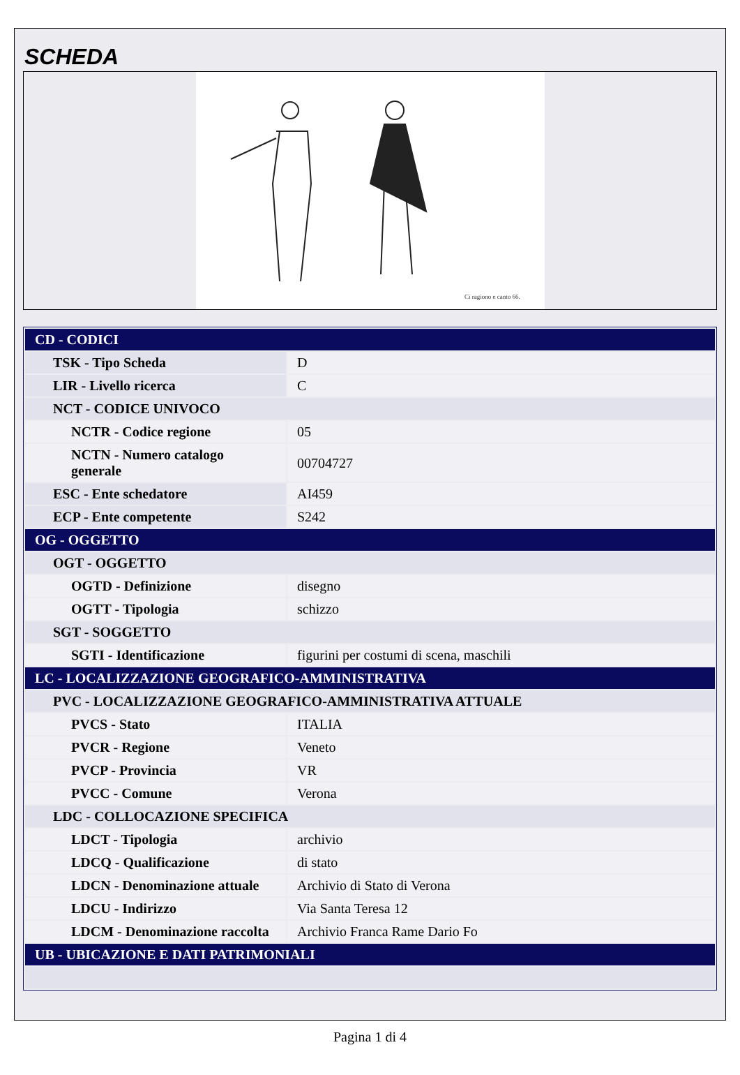SCHEDA
Ci ragiono e canto 66.
| CD - CODICI | |
| TSK - Tipo Scheda | D |
| LIR - Livello ricerca | C |
| NCT - CODICE UNIVOCO | |
| NCTR - Codice regione | 05 |
| NCTN - Numero catalogo generale | 00704727 |
| ESC - Ente schedatore | AI459 |
| ECP - Ente competente | S242 |
| OG - OGGETTO | |
| OGT - OGGETTO | |
| OGTD - Definizione | disegno |
| OGTT - Tipologia | schizzo |
| SGT - SOGGETTO | |
| SGTI - Identificazione | figurini per costumi di scena, maschili |
| LC - LOCALIZZAZIONE GEOGRAFICO-AMMINISTRATIVA | |
| PVC - LOCALIZZAZIONE GEOGRAFICO-AMMINISTRATIVA ATTUALE | |
| PVCS - Stato | ITALIA |
| PVCR - Regione | Veneto |
| PVCP - Provincia | VR |
| PVCC - Comune | Verona |
| LDC - COLLOCAZIONE SPECIFICA | |
| LDCT - Tipologia | archivio |
| LDCQ - Qualificazione | di stato |
| LDCN - Denominazione attuale | Archivio di Stato di Verona |
| LDCU - Indirizzo | Via Santa Teresa 12 |
| LDCM - Denominazione raccolta | Archivio Franca Rame Dario Fo |
| UB - UBICAZIONE E DATI PATRIMONIALI | |
Pagina 1 di 4